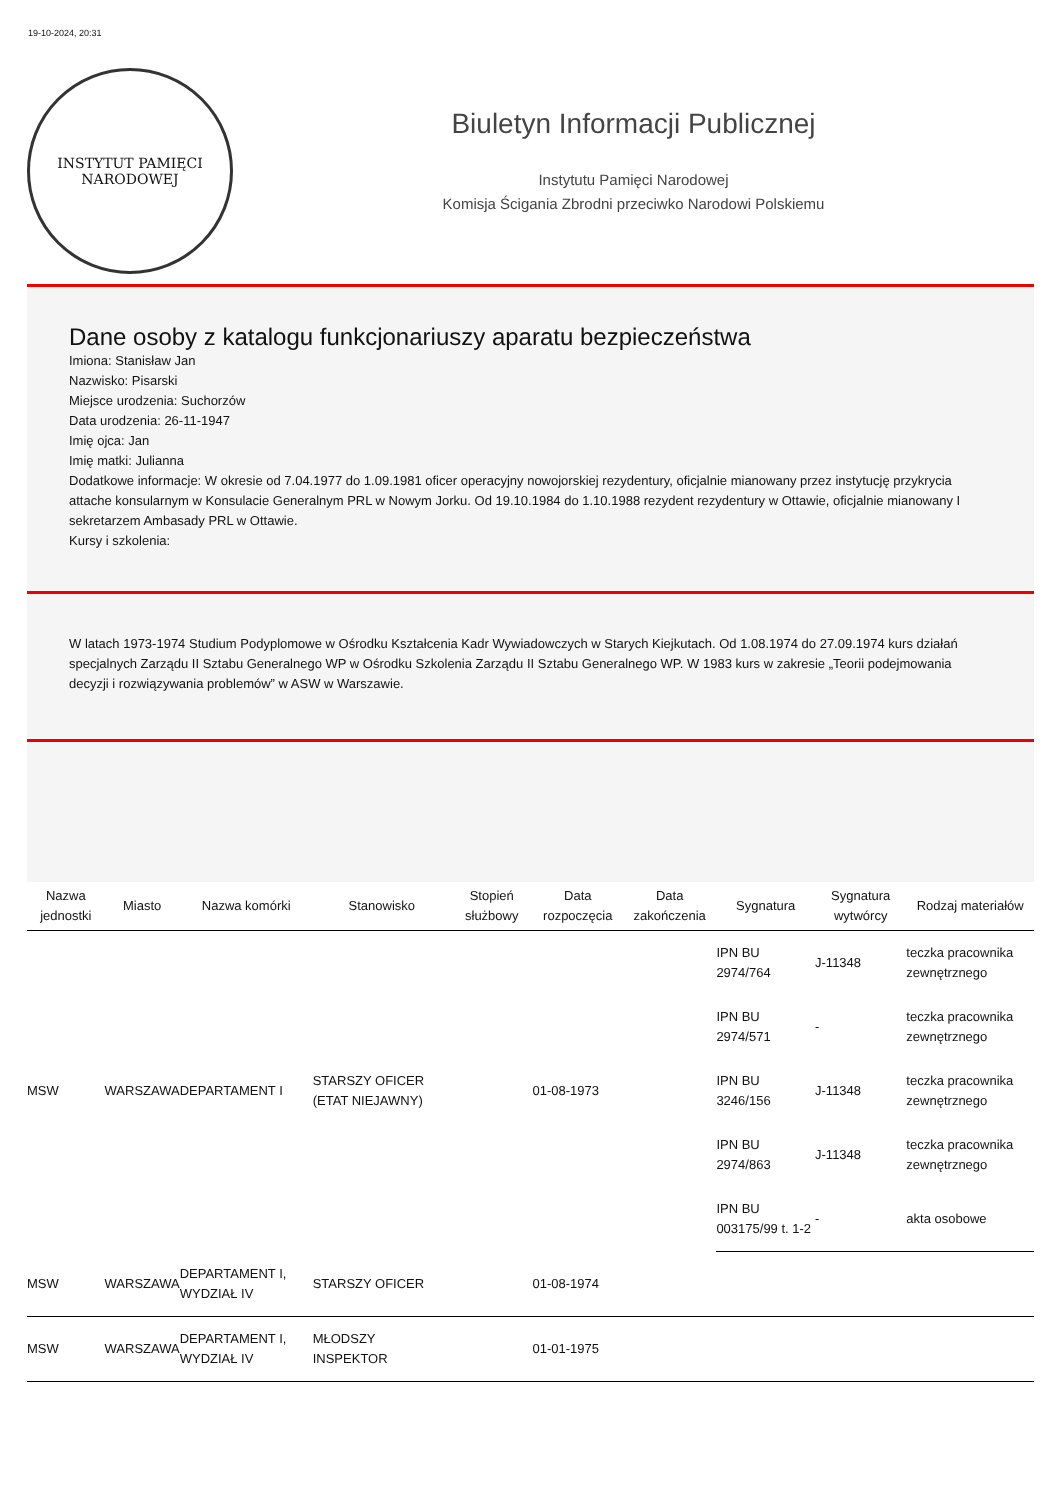19-10-2024, 20:31
INSTYTUT PAMIĘCI
NARODOWEJ
Biuletyn Informacji Publicznej
Instytutu Pamięci Narodowej
Komisja Ścigania Zbrodni przeciwko Narodowi Polskiemu
Dane osoby z katalogu funkcjonariuszy aparatu bezpieczeństwa
Imiona: Stanisław Jan
Nazwisko: Pisarski
Miejsce urodzenia: Suchorzów
Data urodzenia: 26-11-1947
Imię ojca: Jan
Imię matki: Julianna
Dodatkowe informacje: W okresie od 7.04.1977 do 1.09.1981 oficer operacyjny nowojorskiej rezydentury, oficjalnie mianowany przez instytucję przykrycia attache konsularnym w Konsulacie Generalnym PRL w Nowym Jorku. Od 19.10.1984 do 1.10.1988 rezydent rezydentury w Ottawie, oficjalnie mianowany I sekretarzem Ambasady PRL w Ottawie.
Kursy i szkolenia:
W latach 1973-1974 Studium Podyplomowe w Ośrodku Kształcenia Kadr Wywiadowczych w Starych Kiejkutach. Od 1.08.1974 do 27.09.1974 kurs działań specjalnych Zarządu II Sztabu Generalnego WP w Ośrodku Szkolenia Zarządu II Sztabu Generalnego WP. W 1983 kurs w zakresie „Teorii podejmowania decyzji i rozwiązywania problemów” w ASW w Warszawie.
| Nazwa jednostki | Miasto | Nazwa komórki | Stanowisko | Stopień służbowy | Data rozpoczęcia | Data zakończenia | Sygnatura | Sygnatura wytwórcy | Rodzaj materiałów |
| --- | --- | --- | --- | --- | --- | --- | --- | --- | --- |
| MSW | WARSZAWA | DEPARTAMENT I | STARSZY OFICER (ETAT NIEJAWNY) | | 01-08-1973 | | IPN BU 2974/764 | J-11348 | teczka pracownika zewnętrznego |
| | | | | | | | IPN BU 2974/571 | - | teczka pracownika zewnętrznego |
| | | | | | | | IPN BU 3246/156 | J-11348 | teczka pracownika zewnętrznego |
| | | | | | | | IPN BU 2974/863 | J-11348 | teczka pracownika zewnętrznego |
| | | | | | | | IPN BU 003175/99 t. 1-2 | - | akta osobowe |
| MSW | WARSZAWA | DEPARTAMENT I, WYDZIAŁ IV | STARSZY OFICER | | 01-08-1974 | | | | |
| MSW | WARSZAWA | DEPARTAMENT I, WYDZIAŁ IV | MŁODSZY INSPEKTOR | | 01-01-1975 | | | | |